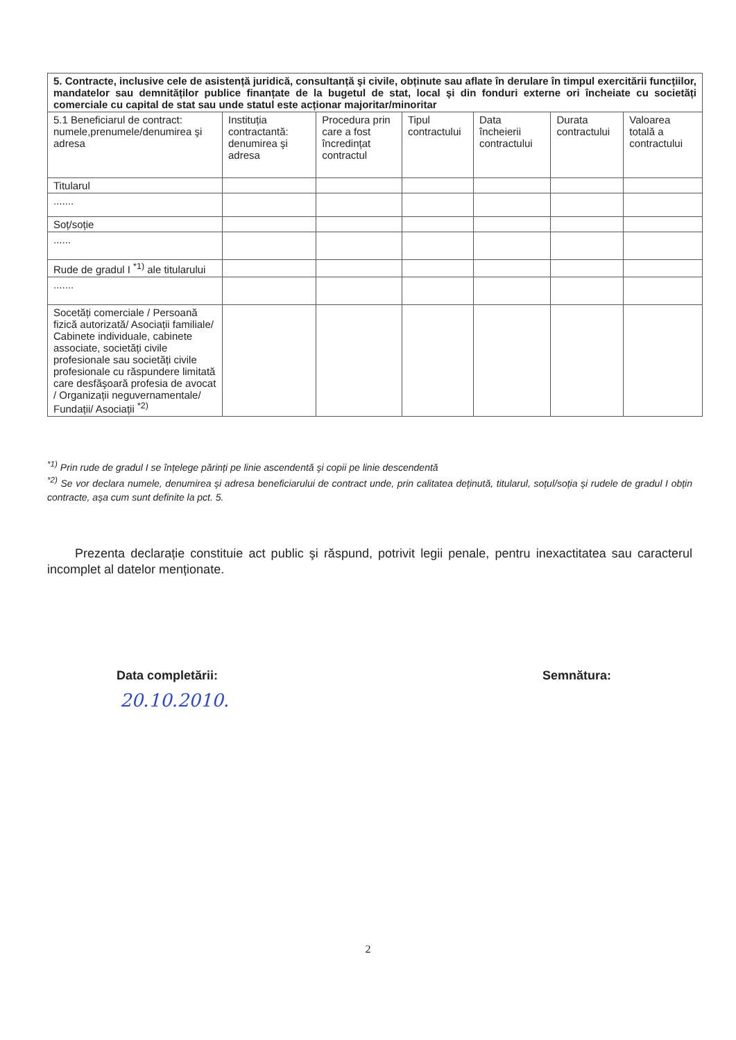| 5. Contracte, inclusive cele de asistență juridică, consultanță şi civile, obținute sau aflate în derulare în timpul exercitării funcțiilor, mandatelor sau demnităților publice finanțate de la bugetul de stat, local şi din fonduri externe ori încheiate cu societăți comerciale cu capital de stat sau unde statul este acționar majoritar/minoritar | | | | | | |
| --- | --- | --- | --- | --- | --- | --- |
| 5.1 Beneficiarul de contract: numele,prenumele/denumirea şi adresa | Instituția contractantă: denumirea şi adresa | Procedura prin care a fost încredințat contractul | Tipul contractului | Data încheierii contractului | Durata contractului | Valoarea totală a contractului |
| Titularul | | | | | | |
| ....... | | | | | | |
| Soț/soție | | | | | | |
| ...... | | | | | | |
| Rude de gradul I <sup>*1)</sup> ale titularului | | | | | | |
| ....... | | | | | | |
| Socetăți comerciale / Persoană fizică autorizată/ Asociații familiale/ Cabinete individuale, cabinete associate, societăți civile profesionale sau societăți civile profesionale cu răspundere limitată care desfăşoară profesia de avocat / Organizații neguvernamentale/ Fundații/ Asociații <sup>*2)</sup> | | | | | | |
<sup>*1)</sup> Prin rude de gradul I se înțelege părinți pe linie ascendentă şi copii pe linie descendentă
<sup>*2)</sup> Se vor declara numele, denumirea şi adresa beneficiarului de contract unde, prin calitatea deținută, titularul, soțul/soția şi rudele de gradul I obțin contracte, aşa cum sunt definite la pct. 5.
Prezenta declarație constituie act public şi răspund, potrivit legii penale, pentru inexactitatea sau caracterul incomplet al datelor menționate.
Data completării: Semnătura:
20.10.2010.
2